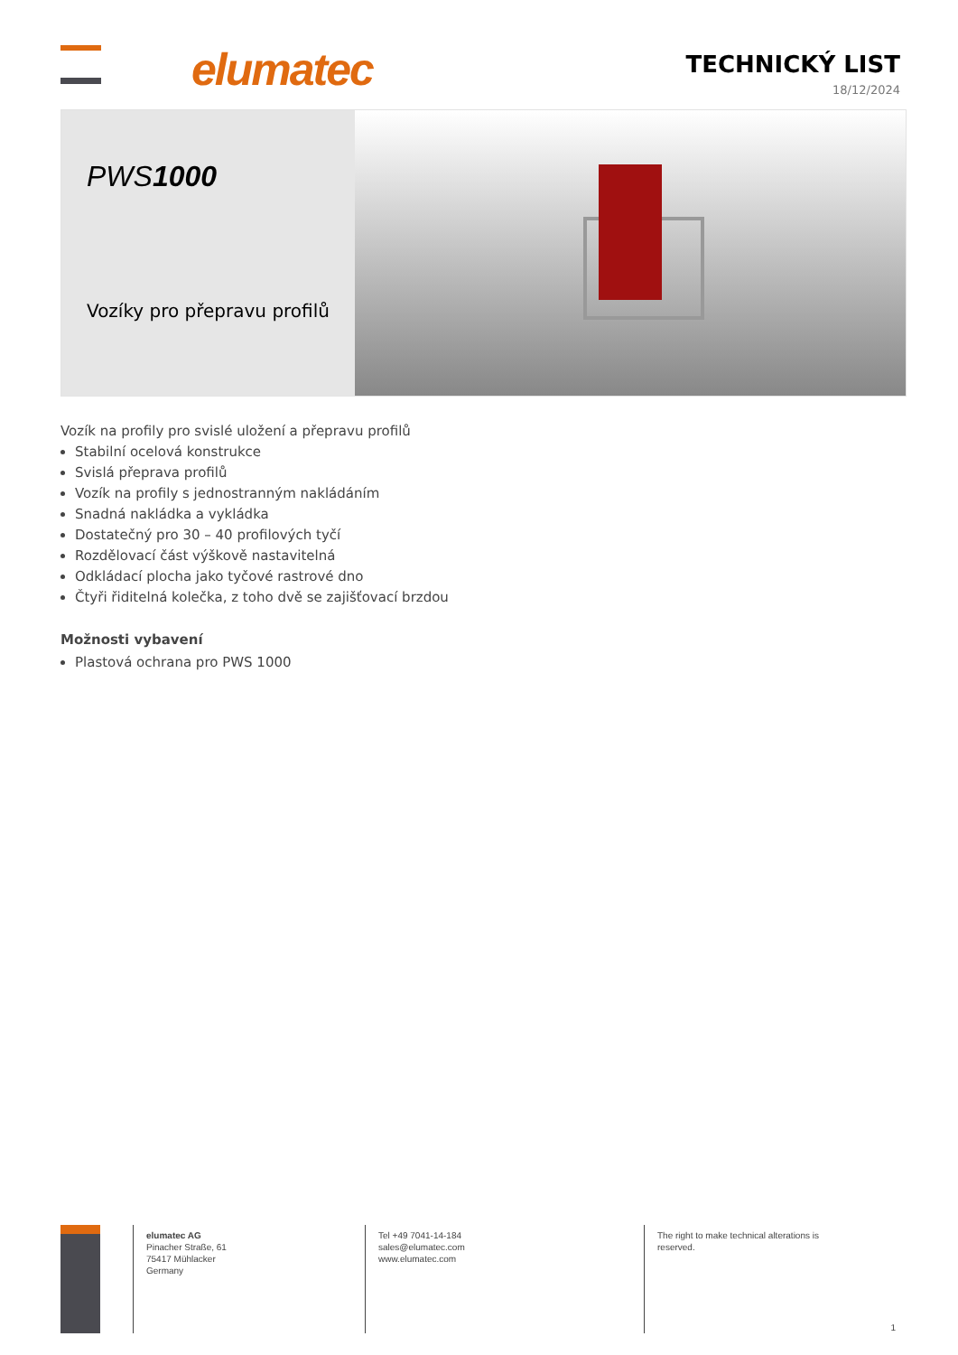elumatec
TECHNICKÝ LIST
18/12/2024
PWS1000
Vozíky pro přepravu profilů
Vozík na profily pro svislé uložení a přepravu profilů
Stabilní ocelová konstrukce
Svislá přeprava profilů
Vozík na profily s jednostranným nakládáním
Snadná nakládka a vykládka
Dostatečný pro 30 – 40 profilových tyčí
Rozdělovací část výškově nastavitelná
Odkládací plocha jako tyčové rastrové dno
Čtyři řiditelná kolečka, z toho dvě se zajišťovací brzdou
Možnosti vybavení
Plastová ochrana pro PWS 1000
elumatec AG
Pinacher Straße, 61
75417 Mühlacker
Germany
Tel +49 7041-14-184
sales@elumatec.com
www.elumatec.com
The right to make technical alterations is
reserved.
1